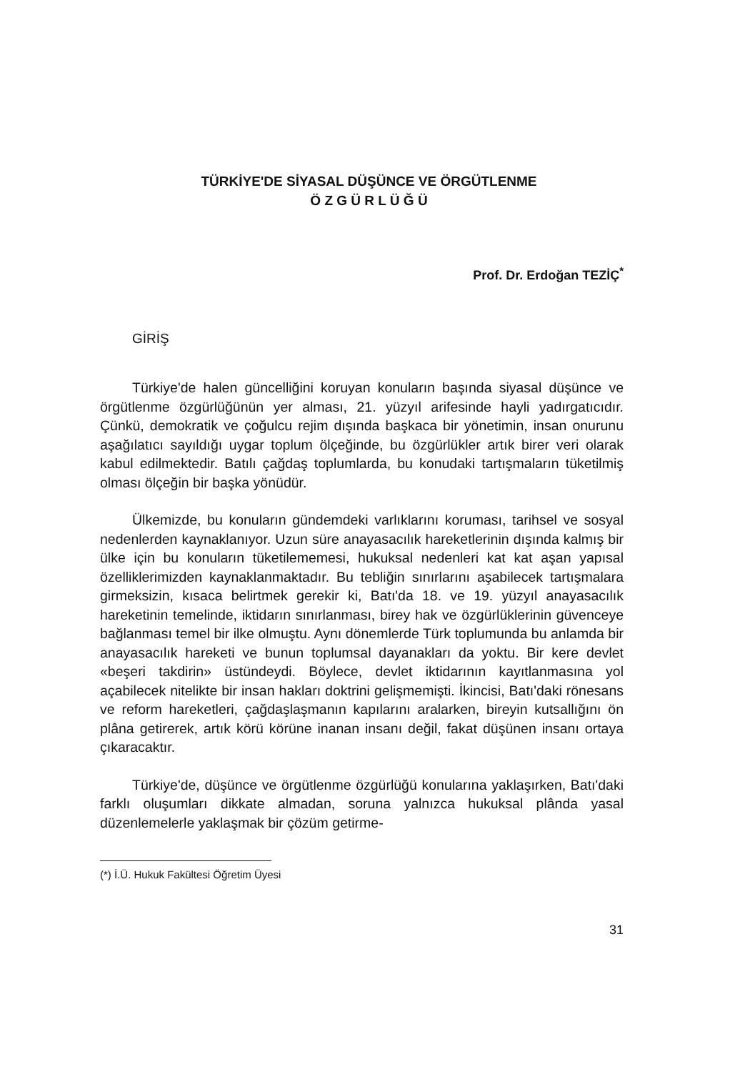TÜRKİYE'DE SİYASAL DÜŞÜNCE VE ÖRGÜTLENME
Ö Z G Ü R L Ü Ğ Ü
Prof. Dr. Erdoğan TEZİÇ<sup>*</sup>
GİRİŞ
Türkiye'de halen güncelliğini koruyan konuların başında siyasal düşünce ve örgütlenme özgürlüğünün yer alması, 21. yüzyıl arifesinde hayli yadırgatıcıdır. Çünkü, demokratik ve çoğulcu rejim dışında başkaca bir yönetimin, insan onurunu aşağılatıcı sayıldığı uygar toplum ölçeğinde, bu özgürlükler artık birer veri olarak kabul edilmektedir. Batılı çağdaş toplumlarda, bu konudaki tartışmaların tüketilmiş olması ölçeğin bir başka yönüdür.
Ülkemizde, bu konuların gündemdeki varlıklarını koruması, tarihsel ve sosyal nedenlerden kaynaklanıyor. Uzun süre anayasacılık hareketlerinin dışında kalmış bir ülke için bu konuların tüketilememesi, hukuksal nedenleri kat kat aşan yapısal özelliklerimizden kaynaklanmaktadır. Bu tebliğin sınırlarını aşabilecek tartışmalara girmeksizin, kısaca belirtmek gerekir ki, Batı'da 18. ve 19. yüzyıl anayasacılık hareketinin temelinde, iktidarın sınırlanması, birey hak ve özgürlüklerinin güvenceye bağlanması temel bir ilke olmuştu. Aynı dönemlerde Türk toplumunda bu anlamda bir anayasacılık hareketi ve bunun toplumsal dayanakları da yoktu. Bir kere devlet «beşeri takdirin» üstündeydi. Böylece, devlet iktidarının kayıtlanmasına yol açabilecek nitelikte bir insan hakları doktrini gelişmemişti. İkincisi, Batı'daki rönesans ve reform hareketleri, çağdaşlaşmanın kapılarını aralarken, bireyin kutsallığını ön plâna getirerek, artık körü körüne inanan insanı değil, fakat düşünen insanı ortaya çıkaracaktır.
Türkiye'de, düşünce ve örgütlenme özgürlüğü konularına yaklaşırken, Batı'daki farklı oluşumları dikkate almadan, soruna yalnızca hukuksal plânda yasal düzenlemelerle yaklaşmak bir çözüm getirme-
(*) İ.Ü. Hukuk Fakültesi Öğretim Üyesi
31